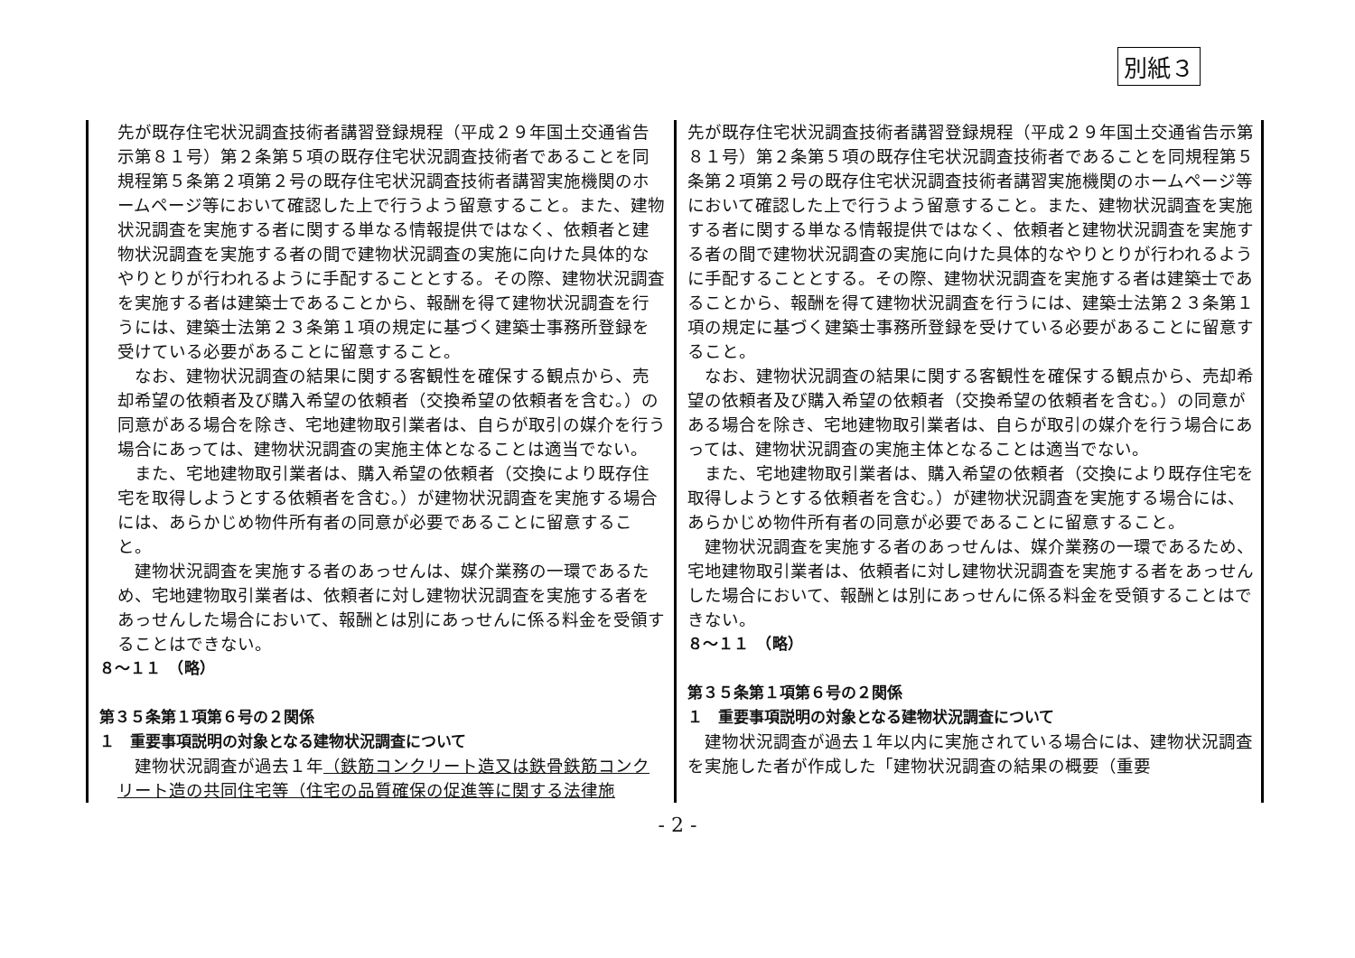別紙３
| 先が既存住宅状況調査技術者講習登録規程（平成２９年国土交通省告示第８１号）第２条第５項の既存住宅状況調査技術者であることを同規程第５条第２項第２号の既存住宅状況調査技術者講習実施機関のホームページ等において確認した上で行うよう留意すること。また、建物状況調査を実施する者に関する単なる情報提供ではなく、依頼者と建物状況調査を実施する者の間で建物状況調査の実施に向けた具体的なやりとりが行われるように手配することとする。その際、建物状況調査を実施する者は建築士であることから、報酬を得て建物状況調査を行うには、建築士法第２３条第１項の規定に基づく建築士事務所登録を受けている必要があることに留意すること。 なお、建物状況調査の結果に関する客観性を確保する観点から、売却希望の依頼者及び購入希望の依頼者（交換希望の依頼者を含む。）の同意がある場合を除き、宅地建物取引業者は、自らが取引の媒介を行う場合にあっては、建物状況調査の実施主体となることは適当でない。 また、宅地建物取引業者は、購入希望の依頼者（交換により既存住宅を取得しようとする依頼者を含む。）が建物状況調査を実施する場合には、あらかじめ物件所有者の同意が必要であることに留意すること。 建物状況調査を実施する者のあっせんは、媒介業務の一環であるため、宅地建物取引業者は、依頼者に対し建物状況調査を実施する者をあっせんした場合において、報酬とは別にあっせんに係る料金を受領することはできない。 ８～１１ （略） 第３５条第１項第６号の２関係 １ 重要事項説明の対象となる建物状況調査について 建物状況調査が過去１年 （鉄筋コンクリート造又は鉄骨鉄筋コンクリート造の共同住宅等（住宅の品質確保の促進等に関する法律施 | 先が既存住宅状況調査技術者講習登録規程（平成２９年国土交通省告示第８１号）第２条第５項の既存住宅状況調査技術者であることを同規程第５条第２項第２号の既存住宅状況調査技術者講習実施機関のホームページ等において確認した上で行うよう留意すること。また、建物状況調査を実施する者に関する単なる情報提供ではなく、依頼者と建物状況調査を実施する者の間で建物状況調査の実施に向けた具体的なやりとりが行われるように手配することとする。その際、建物状況調査を実施する者は建築士であることから、報酬を得て建物状況調査を行うには、建築士法第２３条第１項の規定に基づく建築士事務所登録を受けている必要があることに留意すること。 なお、建物状況調査の結果に関する客観性を確保する観点から、売却希望の依頼者及び購入希望の依頼者（交換希望の依頼者を含む。）の同意がある場合を除き、宅地建物取引業者は、自らが取引の媒介を行う場合にあっては、建物状況調査の実施主体となることは適当でない。 また、宅地建物取引業者は、購入希望の依頼者（交換により既存住宅を取得しようとする依頼者を含む。）が建物状況調査を実施する場合には、あらかじめ物件所有者の同意が必要であることに留意すること。 建物状況調査を実施する者のあっせんは、媒介業務の一環であるため、宅地建物取引業者は、依頼者に対し建物状況調査を実施する者をあっせんした場合において、報酬とは別にあっせんに係る料金を受領することはできない。 ８～１１ （略） 第３５条第１項第６号の２関係 １ 重要事項説明の対象となる建物状況調査について 建物状況調査が過去１年以内に実施されている場合には、建物状況調査を実施した者が作成した「建物状況調査の結果の概要（重要 |
- 2 -